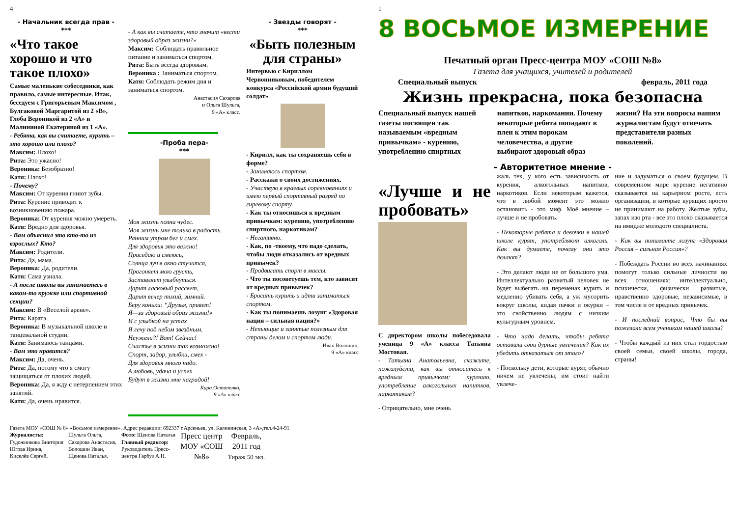4
- Начальник всегда прав -
***
«Что такое хорошо и что такое плохо»
Самые маленькие собеседники, как правило, самые интересные. Итак, беседуем с Григорьевым Максимом , Булгаковой Маргаритой из 2 «В», Глоба Вероникой из 2 «А» и Малининой Екатериной из 1 «А».
- Ребята, как вы считаете, курить – это хорошо или плохо?
Максим: Плохо!
Рита: Это ужасно!
Вероника: Безобразно!
Катя: Плохо!
- Почему?
Максим: От курения гниют зубы.
Рита: Курение приводит к возникновению пожара.
Вероника: От курения можно умереть.
Катя: Вредно для здоровья.
- Вам объяснил это кто-то из взрослых? Кто?
Максим: Родители.
Рита: Да, мама.
Вероника: Да, родители.
Катя: Сама узнала.
- А после школы вы занимаетесь в каком-то кружке или спортивной секции?
Максим: В «Веселой арене».
Рита: Каратэ.
Вероника: В музыкальной школе и танцевальной студии.
Катя: Занимаюсь танцами.
- Вам это нравится?
Максим: Да, очень.
Рита: Да, потому что я смогу защищаться от плохих людей.
Вероника: Да, я жду с нетерпением этих занятий.
Катя: Да, очень нравится.
- А как вы считаете, что значит «вести здоровый образ жизни?»
Максим: Соблюдать правильное питание и заниматься спортом.
Рита: Быть всегда здоровым.
Вероника : Заниматься спортом.
Катя: Соблюдать режим дня и заниматься спортом.
Анастасия Сахарова
и Ольга Шульга,
9 «А» класс.
-Проба пера-
***
Моя жизнь полна чудес.
Моя жизнь мне только в радость.
Ранним утром бег и смех.
Для здоровья это важно!
Приседаю и смеюсь,
Солнца луч в окно стучится,
Прогоняет мою грусть,
Заставляет улыбнуться.
Дарит ласковый рассвет,
Дарит вечер тихий, зимний.
Беру коньки: “Друзья, привет!
Я—за здоровый образ жизни!»
И с улыбкой на устах
Я лечу под небом звездным.
Неужели?! Вот! Сейчас!
Счастье в жизни так возможно!
Спорт, задор, улыбки, смех -
Для здоровья много надо.
А любовь, удача и успех
Будут в жизни мне наградой!
Кира Остапенко,
9 «А» класс
- Звезды говорят -
***
«Быть полезным для страны»
Интервью с Кириллом Червонниковым, победителем конкурса «Российской армии будущий солдат»
- Кирилл, как ты сохраняешь себя в форме?
- Занимаюсь спортом.
- Расскажи о своих достижениях.
- Участвую в краевых соревнованиях и имею первый спортивный разряд по гиревому спорту.
- Как ты относишься к вредным привычкам: курению, употреблению спиртного, наркотикам?
- Негативно.
- Как, по -твоему, что надо сделать, чтобы люди отказались от вредных привычек?
- Продвигать спорт в массы.
- Что ты посоветуешь тем, кто зависит от вредных привычек?
- Бросать курить и идти заниматься спортом.
- Как ты понимаешь лозунг «Здоровая нация – сильная нация?»
- Непьющие и занятые полезным для страны делом и спортом люди.
Иван Волошин,
9 «А» класс
Газета МОУ «СОШ № 8» «Восьмое измерение». Адрес редакции: 692337 г.Арсеньев, ул. Калининская, 3 «А»,тел.4-24-91
Журналисты:
Гудожникова Виктория
Югова Ирина,
Киселёв Сергей,
Шульга Ольга,
Сахарова Анастасия,
Волошин Иван,
Щенова Наталья.
Фото: Щенова Наталья
Главный редактор:
Руководитель Пресс-
центра Гарбуз А.Н.
Пресс центр
МОУ «СОШ
№8»
Февраль,
2011 год
Тираж 50 экз.
1
8 ВОСЬМОЕ ИЗМЕРЕНИЕ
Печатный орган Пресс-центра МОУ «СОШ №8»
Газета для учащихся, учителей и родителей
Специальный выпуск февраль, 2011 года
Жизнь прекрасна, пока безопасна
Специальный выпуск нашей газеты посвящен так называемым «вредным привычкам» - курению, употреблению спиртных напитков, наркомании. Почему некоторые ребята попадают в плен к этим порокам человечества, а другие выбирают здоровый образ жизни? На эти вопросы нашим журналистам будут отвечать представители разных поколений.
- Авторитетное мнение -
«Лучше и не пробовать»
С директором школы побеседовала ученица 9 «А» класса Татьяна Мостовая.
- Татьяна Анатольевна, скажите, пожалуйста, как вы относитесь к вредным привычкам: курению, употребление алкогольных напитков, наркотикам?
- Отрицательно, мне очень
жаль тех, у кого есть зависимость от курения, алкогольных напитков, наркотиков. Если некоторым кажется, что в любой момент это можно остановить - это миф. Моё мнение – лучше и не пробовать.
- Некоторые ребята и девочки в нашей школе курят, употребляют алкоголь. Как вы думаете, почему они это делают?
- Это делают люди не от большого ума. Интеллектуально развитый человек не будет выбегать на переменах курить и медленно убивать себя, а уж мусорить вокруг школы, кидая пачки и окурки – это свойственно людям с низким культурным уровнем.
- Что надо делать, чтобы ребята оставили свои дурные увлечения? Как их убедить отказаться от этого?
- Поскольку дети, которые курят, обычно ничем не увлечены, им стоит найти увлече-
ние и задуматься о своем будущем. В современном мире курение негативно сказывается на карьерном росте, есть организации, в которые курящих просто не принимают на работу. Желтые зубы, запах изо рта - все это плохо сказывается на имидже молодого специалиста.
- Как вы понимаете лозунг «Здоровая Россия – сильная Россия»?
- Побеждать России во всех начинаниях помогут только сильные личности во всех отношениях: интеллектуально, психически, физически развитые, нравственно здоровые, независимые, в том числе и от вредных привычек.
- И последний вопрос, Что бы вы пожелали всем ученикам нашей школы?
- Чтобы каждый из них стал гордостью своей семьи, своей школы, города, страны!